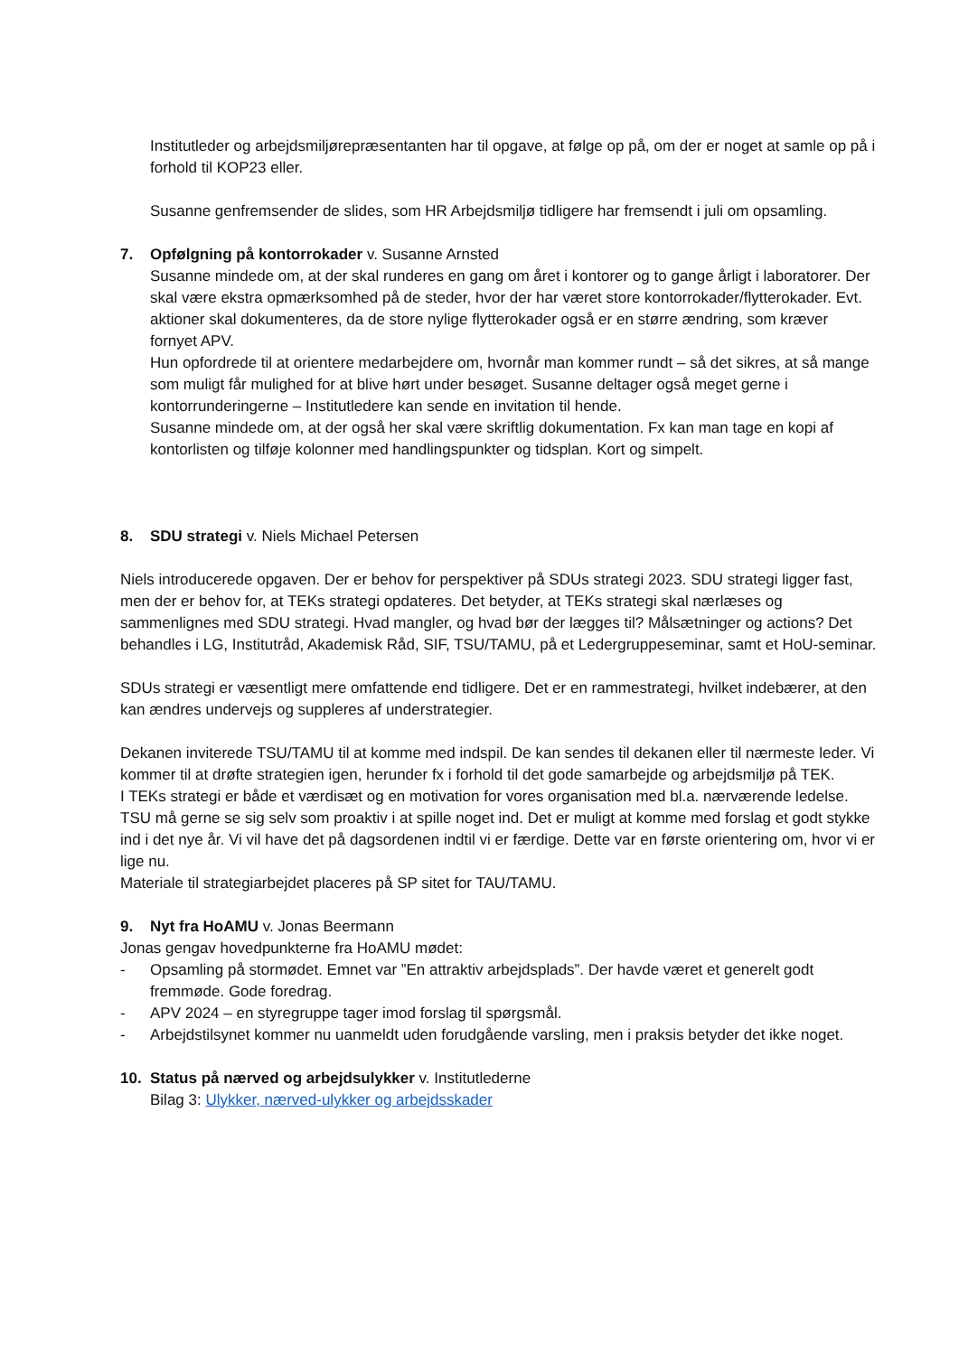Institutleder og arbejdsmiljørepræsentanten har til opgave, at følge op på, om der er noget at samle op på i forhold til KOP23 eller.
Susanne genfremsender de slides, som HR Arbejdsmiljø tidligere har fremsendt i juli om opsamling.
7. Opfølgning på kontorrokader v. Susanne Arnsted
Susanne mindede om, at der skal runderes en gang om året i kontorer og to gange årligt i laboratorer. Der skal være ekstra opmærksomhed på de steder, hvor der har været store kontorrokader/flytterokader. Evt. aktioner skal dokumenteres, da de store nylige flytterokader også er en større ændring, som kræver fornyet APV.
Hun opfordrede til at orientere medarbejdere om, hvornår man kommer rundt – så det sikres, at så mange som muligt får mulighed for at blive hørt under besøget. Susanne deltager også meget gerne i kontorrunderingerne – Institutledere kan sende en invitation til hende.
Susanne mindede om, at der også her skal være skriftlig dokumentation. Fx kan man tage en kopi af kontorlisten og tilføje kolonner med handlingspunkter og tidsplan. Kort og simpelt.
8. SDU strategi v. Niels Michael Petersen
Niels introducerede opgaven. Der er behov for perspektiver på SDUs strategi 2023. SDU strategi ligger fast, men der er behov for, at TEKs strategi opdateres. Det betyder, at TEKs strategi skal nærlæses og sammenlignes med SDU strategi. Hvad mangler, og hvad bør der lægges til? Målsætninger og actions? Det behandles i LG, Institutråd, Akademisk Råd, SIF, TSU/TAMU, på et Ledergruppeseminar, samt et HoU-seminar.
SDUs strategi er væsentligt mere omfattende end tidligere. Det er en rammestrategi, hvilket indebærer, at den kan ændres undervejs og suppleres af understrategier.
Dekanen inviterede TSU/TAMU til at komme med indspil. De kan sendes til dekanen eller til nærmeste leder. Vi kommer til at drøfte strategien igen, herunder fx i forhold til det gode samarbejde og arbejdsmiljø på TEK.
I TEKs strategi er både et værdisæt og en motivation for vores organisation med bl.a. nærværende ledelse.
TSU må gerne se sig selv som proaktiv i at spille noget ind. Det er muligt at komme med forslag et godt stykke ind i det nye år. Vi vil have det på dagsordenen indtil vi er færdige. Dette var en første orientering om, hvor vi er lige nu.
Materiale til strategiarbejdet placeres på SP sitet for TAU/TAMU.
9. Nyt fra HoAMU v. Jonas Beermann
Jonas gengav hovedpunkterne fra HoAMU mødet:
- Opsamling på stormødet. Emnet var ”En attraktiv arbejdsplads”. Der havde været et generelt godt fremmøde. Gode foredrag.
- APV 2024 – en styregruppe tager imod forslag til spørgsmål.
- Arbejdstilsynet kommer nu uanmeldt uden forudgående varsling, men i praksis betyder det ikke noget.
10. Status på nærved og arbejdsulykker v. Institutlederne
Bilag 3: Ulykker, nærved-ulykker og arbejdsskader